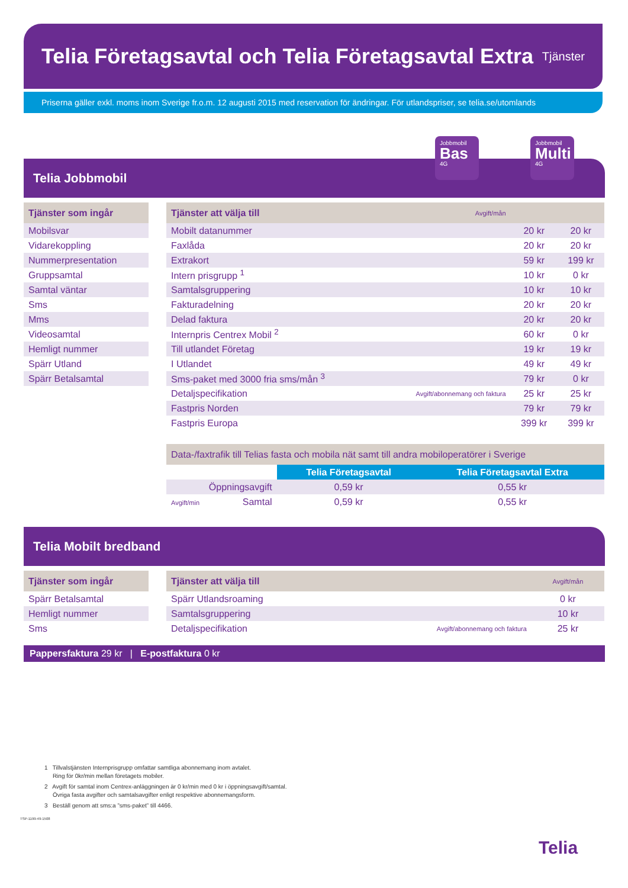Telia Företagsavtal och Telia Företagsavtal Extra
Tjänster
Priserna gäller exkl. moms inom Sverige fr.o.m. 12 augusti 2015 med reservation för ändringar. För utlandspriser, se telia.se/utomlands
Telia Jobbmobil
Jobbmobil
Bas
4G
Jobbmobil
Multi
4G
| Tjänster som ingår |
| --- |
| Mobilsvar |
| Vidarekoppling |
| Nummerpresentation |
| Gruppsamtal |
| Samtal väntar |
| Sms |
| Mms |
| Videosamtal |
| Hemligt nummer |
| Spärr Utland |
| Spärr Betalsamtal |
| Tjänster att välja till | Avgift/mån | | |
| --- | --- | --- | --- |
| Mobilt datanummer | | 20 kr | 20 kr |
| Faxlåda | | 20 kr | 20 kr |
| Extrakort | | 59 kr | 199 kr |
| Intern prisgrupp <sup>1</sup> | | 10 kr | 0 kr |
| Samtalsgruppering | | 10 kr | 10 kr |
| Fakturadelning | | 20 kr | 20 kr |
| Delad faktura | | 20 kr | 20 kr |
| Internpris Centrex Mobil <sup>2</sup> | | 60 kr | 0 kr |
| Till utlandet Företag | | 19 kr | 19 kr |
| I Utlandet | | 49 kr | 49 kr |
| Sms-paket med 3000 fria sms/mån <sup>3</sup> | | 79 kr | 0 kr |
| Detaljspecifikation | Avgift/abonnemang och faktura | 25 kr | 25 kr |
| Fastpris Norden | | 79 kr | 79 kr |
| Fastpris Europa | | 399 kr | 399 kr |
| Data-/faxtrafik till Telias fasta och mobila nät samt till andra mobiloperatörer i Sverige | | |
| --- | --- | --- |
| | Telia Företagsavtal | Telia Företagsavtal Extra |
| Öppningsavgift | 0,59 kr | 0,55 kr |
| Avgift/min Samtal | 0,59 kr | 0,55 kr |
Telia Mobilt bredband
| Tjänster som ingår |
| --- |
| Spärr Betalsamtal |
| Hemligt nummer |
| Sms |
| Tjänster att välja till | | Avgift/mån |
| --- | --- | --- |
| Spärr Utlandsroaming | | 0 kr |
| Samtalsgruppering | | 10 kr |
| Detaljspecifikation | Avgift/abonnemang och faktura | 25 kr |
Pappersfaktura 29 kr | E-postfaktura 0 kr
1 Tillvalstjänsten Internprisgrupp omfattar samtliga abonnemang inom avtalet.
Ring för 0kr/min mellan företagets mobiler.
2 Avgift för samtal inom Centrex-anläggningen är 0 kr/min med 0 kr i öppningsavgift/samtal.
Övriga fasta avgifter och samtalsavgifter enligt respektive abonnemangsform.
3 Beställ genom att sms:a ”sms-paket” till 4466.
TSP-1199-49-1508
Telia